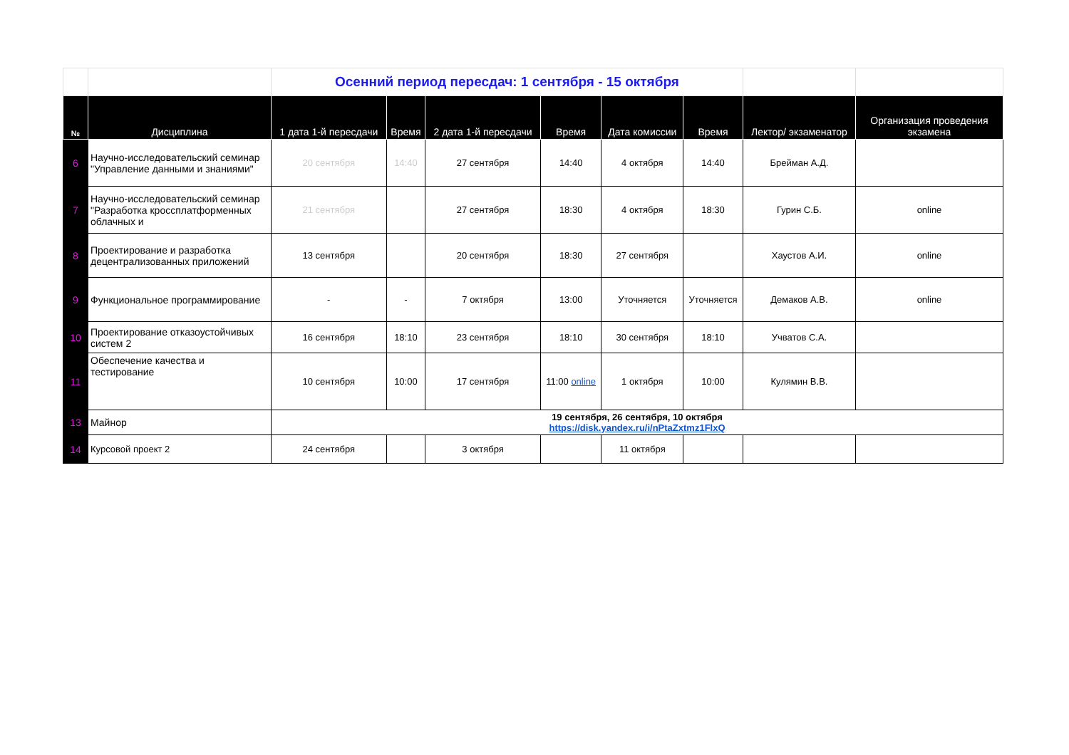| | | Осенний период пересдач: 1 сентября - 15 октября | | | | | | | |
| № | Дисциплина | 1 дата 1-й пересдачи | Время | 2 дата 1-й пересдачи | Время | Дата комиссии | Время | Лектор/ экзаменатор | Организация проведения экзамена |
| 6 | Научно-исследовательский семинар "Управление данными и знаниями" | 20 сентября | 14:40 | 27 сентября | 14:40 | 4 октября | 14:40 | Брейман А.Д. | |
| 7 | Научно-исследовательский семинар "Разработка кроссплатформенных облачных и | 21 сентября | | 27 сентября | 18:30 | 4 октября | 18:30 | Гурин С.Б. | online |
| 8 | Проектирование и разработка децентрализованных приложений | 13 сентября | | 20 сентября | 18:30 | 27 сентября | | Хаустов А.И. | online |
| 9 | Функциональное программирование | - | - | 7 октября | 13:00 | Уточняется | Уточняется | Демаков А.В. | online |
| 10 | Проектирование отказоустойчивых систем 2 | 16 сентября | 18:10 | 23 сентября | 18:10 | 30 сентября | 18:10 | Учватов С.А. | |
| 11 | Обеспечение качества и тестирование | 10 сентября | 10:00 | 17 сентября | 11:00 online | 1 октября | 10:00 | Кулямин В.В. | |
| 13 | Майнор | 19 сентября, 26 сентября, 10 октября https://disk.yandex.ru/i/nPtaZxtmz1FlxQ | | | | | | | |
| 14 | Курсовой проект 2 | 24 сентября | | 3 октября | | 11 октября | | | |